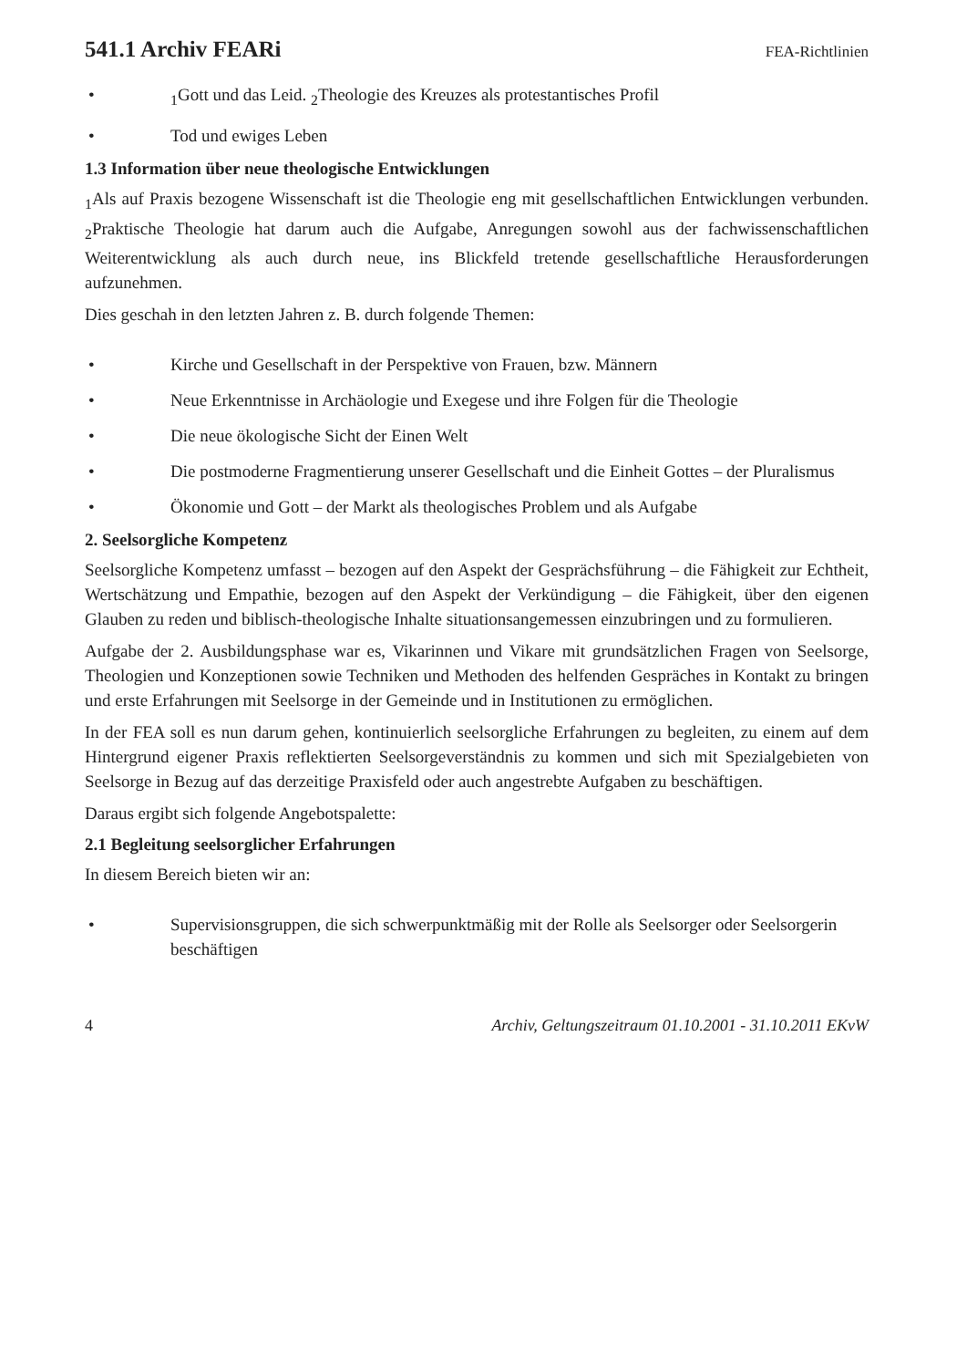541.1 Archiv FEARi
FEA-Richtlinien
•<sub>1</sub>Gott und das Leid. <sub>2</sub>Theologie des Kreuzes als protestantisches Profil
• Tod und ewiges Leben
1.3 Information über neue theologische Entwicklungen
<sub>1</sub>Als auf Praxis bezogene Wissenschaft ist die Theologie eng mit gesellschaftlichen Entwicklungen verbunden. <sub>2</sub>Praktische Theologie hat darum auch die Aufgabe, Anregungen sowohl aus der fachwissenschaftlichen Weiterentwicklung als auch durch neue, ins Blickfeld tretende gesellschaftliche Herausforderungen aufzunehmen.
Dies geschah in den letzten Jahren z. B. durch folgende Themen:
• Kirche und Gesellschaft in der Perspektive von Frauen, bzw. Männern
• Neue Erkenntnisse in Archäologie und Exegese und ihre Folgen für die Theologie
• Die neue ökologische Sicht der Einen Welt
• Die postmoderne Fragmentierung unserer Gesellschaft und die Einheit Gottes – der Pluralismus
• Ökonomie und Gott – der Markt als theologisches Problem und als Aufgabe
2. Seelsorgliche Kompetenz
Seelsorgliche Kompetenz umfasst – bezogen auf den Aspekt der Gesprächsführung – die Fähigkeit zur Echtheit, Wertschätzung und Empathie, bezogen auf den Aspekt der Verkündigung – die Fähigkeit, über den eigenen Glauben zu reden und biblisch-theologische Inhalte situationsangemessen einzubringen und zu formulieren.
Aufgabe der 2. Ausbildungsphase war es, Vikarinnen und Vikare mit grundsätzlichen Fragen von Seelsorge, Theologien und Konzeptionen sowie Techniken und Methoden des helfenden Gespräches in Kontakt zu bringen und erste Erfahrungen mit Seelsorge in der Gemeinde und in Institutionen zu ermöglichen.
In der FEA soll es nun darum gehen, kontinuierlich seelsorgliche Erfahrungen zu begleiten, zu einem auf dem Hintergrund eigener Praxis reflektierten Seelsorgeverständnis zu kommen und sich mit Spezialgebieten von Seelsorge in Bezug auf das derzeitige Praxisfeld oder auch angestrebte Aufgaben zu beschäftigen.
Daraus ergibt sich folgende Angebotspalette:
2.1 Begleitung seelsorglicher Erfahrungen
In diesem Bereich bieten wir an:
• Supervisionsgruppen, die sich schwerpunktmäßig mit der Rolle als Seelsorger oder Seelsorgerin beschäftigen
4 Archiv, Geltungszeitraum 01.10.2001 - 31.10.2011 EKvW